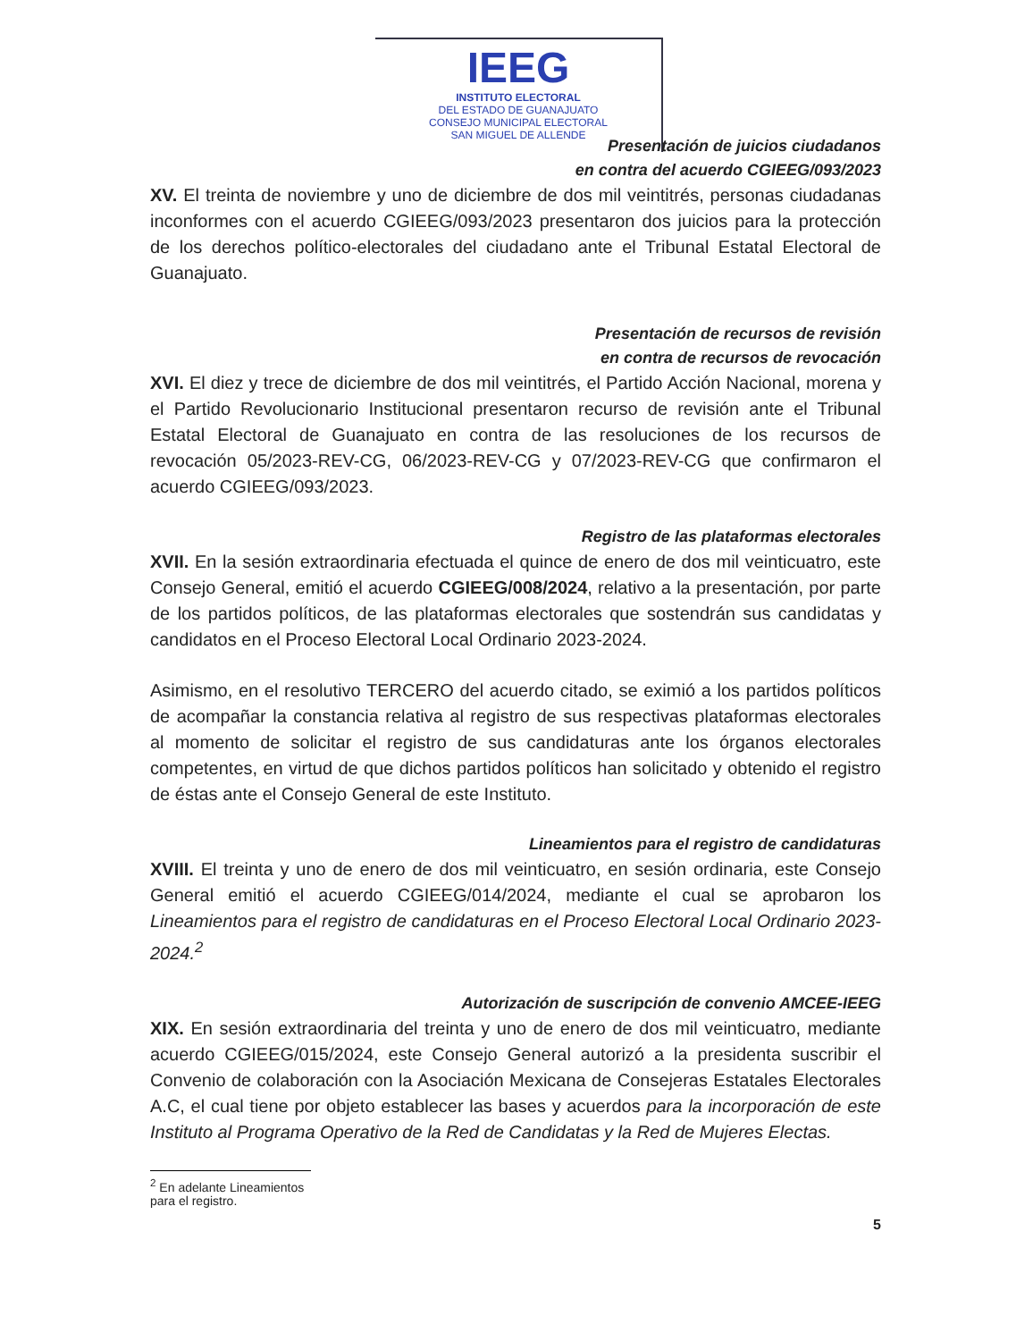IEEG
INSTITUTO ELECTORAL
DEL ESTADO DE GUANAJUATO
CONSEJO MUNICIPAL ELECTORAL
SAN MIGUEL DE ALLENDE
Presentación de juicios ciudadanos
en contra del acuerdo CGIEEG/093/2023
XV. El treinta de noviembre y uno de diciembre de dos mil veintitrés, personas ciudadanas inconformes con el acuerdo CGIEEG/093/2023 presentaron dos juicios para la protección de los derechos político-electorales del ciudadano ante el Tribunal Estatal Electoral de Guanajuato.
Presentación de recursos de revisión
en contra de recursos de revocación
XVI. El diez y trece de diciembre de dos mil veintitrés, el Partido Acción Nacional, morena y el Partido Revolucionario Institucional presentaron recurso de revisión ante el Tribunal Estatal Electoral de Guanajuato en contra de las resoluciones de los recursos de revocación 05/2023-REV-CG, 06/2023-REV-CG y 07/2023-REV-CG que confirmaron el acuerdo CGIEEG/093/2023.
Registro de las plataformas electorales
XVII. En la sesión extraordinaria efectuada el quince de enero de dos mil veinticuatro, este Consejo General, emitió el acuerdo CGIEEG/008/2024, relativo a la presentación, por parte de los partidos políticos, de las plataformas electorales que sostendrán sus candidatas y candidatos en el Proceso Electoral Local Ordinario 2023-2024.
Asimismo, en el resolutivo TERCERO del acuerdo citado, se eximió a los partidos políticos de acompañar la constancia relativa al registro de sus respectivas plataformas electorales al momento de solicitar el registro de sus candidaturas ante los órganos electorales competentes, en virtud de que dichos partidos políticos han solicitado y obtenido el registro de éstas ante el Consejo General de este Instituto.
Lineamientos para el registro de candidaturas
XVIII. El treinta y uno de enero de dos mil veinticuatro, en sesión ordinaria, este Consejo General emitió el acuerdo CGIEEG/014/2024, mediante el cual se aprobaron los Lineamientos para el registro de candidaturas en el Proceso Electoral Local Ordinario 2023-2024.<sup>2</sup>
Autorización de suscripción de convenio AMCEE-IEEG
XIX. En sesión extraordinaria del treinta y uno de enero de dos mil veinticuatro, mediante acuerdo CGIEEG/015/2024, este Consejo General autorizó a la presidenta suscribir el Convenio de colaboración con la Asociación Mexicana de Consejeras Estatales Electorales A.C, el cual tiene por objeto establecer las bases y acuerdos para la incorporación de este Instituto al Programa Operativo de la Red de Candidatas y la Red de Mujeres Electas.
<sup>2</sup> En adelante Lineamientos para el registro.
5